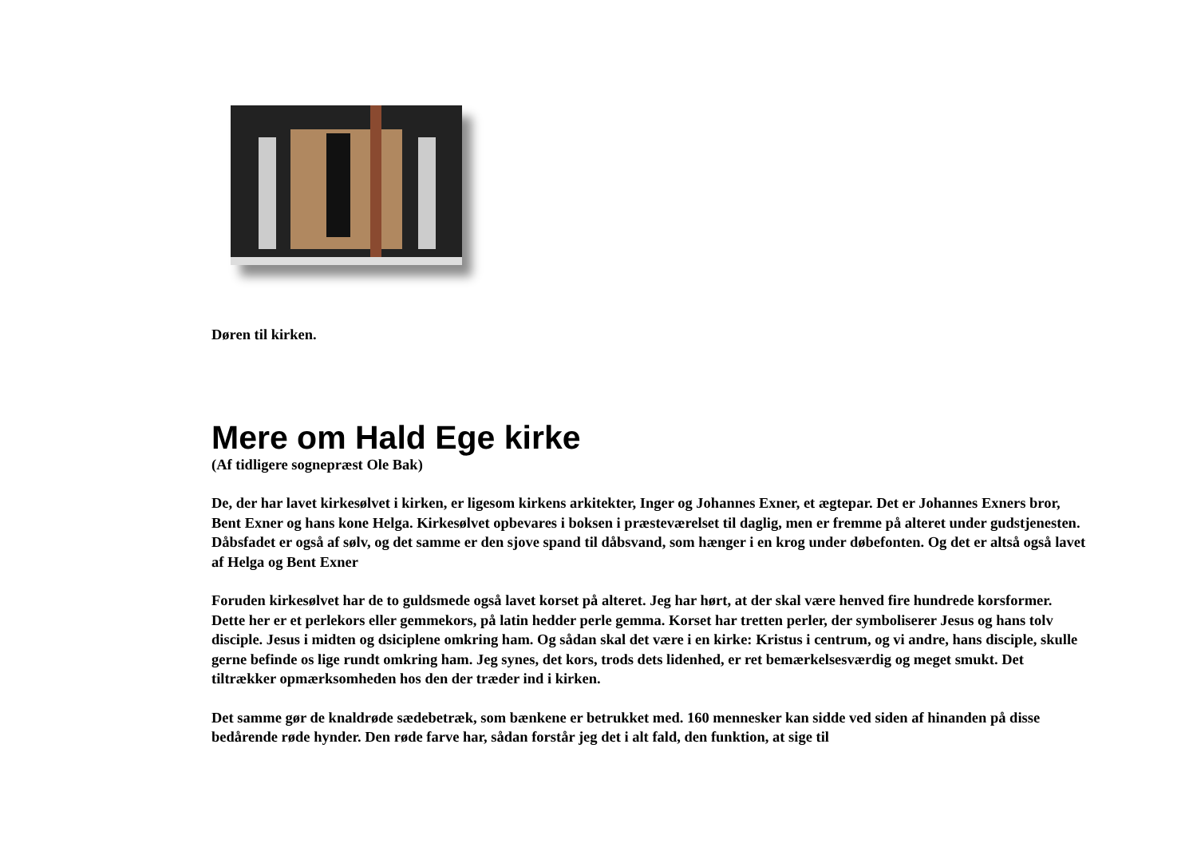Døren til kirken.
Mere om Hald Ege kirke
(Af tidligere sognepræst Ole Bak)
De, der har lavet kirkesølvet i kirken, er ligesom kirkens arkitekter, Inger og Johannes Exner, et ægtepar. Det er Johannes Exners bror, Bent Exner og hans kone Helga. Kirkesølvet opbevares i boksen i præsteværelset til daglig, men er fremme på alteret under gudstjenesten. Dåbsfadet er også af sølv, og det samme er den sjove spand til dåbsvand, som hænger i en krog under døbefonten. Og det er altså også lavet af Helga og Bent Exner
Foruden kirkesølvet har de to guldsmede også lavet korset på alteret. Jeg har hørt, at der skal være henved fire hundrede korsformer. Dette her er et perlekors eller gemmekors, på latin hedder perle gemma. Korset har tretten perler, der symboliserer Jesus og hans tolv disciple. Jesus i midten og dsiciplene omkring ham. Og sådan skal det være i en kirke: Kristus i centrum, og vi andre, hans disciple, skulle gerne befinde os lige rundt omkring ham. Jeg synes, det kors, trods dets lidenhed, er ret bemærkelsesværdig og meget smukt. Det tiltrækker opmærksomheden hos den der træder ind i kirken.
Det samme gør de knaldrøde sædebetræk, som bænkene er betrukket med. 160 mennesker kan sidde ved siden af hinanden på disse bedårende røde hynder. Den røde farve har, sådan forstår jeg det i alt fald, den funktion, at sige til